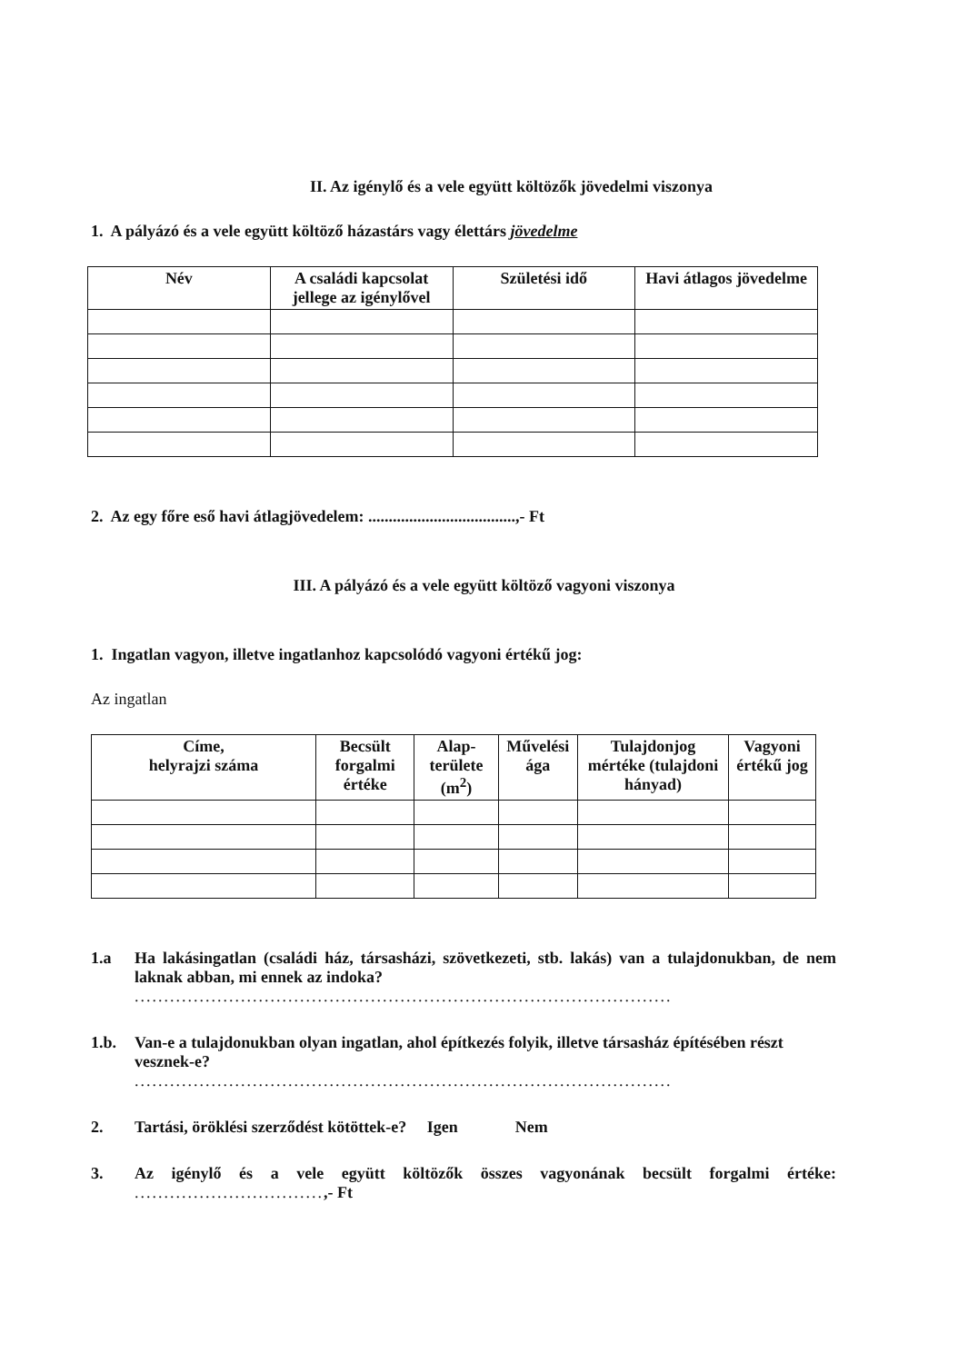II. Az igénylő és a vele együtt költözők jövedelmi viszonya
1. A pályázó és a vele együtt költöző házastárs vagy élettárs jövedelme
| Név | A családi kapcsolat jellege az igénylővel | Születési idő | Havi átlagos jövedelme |
| --- | --- | --- | --- |
2. Az egy főre eső havi átlagjövedelem: ....................................,- Ft
III. A pályázó és a vele együtt költöző vagyoni viszonya
1. Ingatlan vagyon, illetve ingatlanhoz kapcsolódó vagyoni értékű jog:
Az ingatlan
| Címe, helyrajzi száma | Becsült forgalmi értéke | Alap-területe (m<sup>2</sup>) | Művelési ága | Tulajdonjog mértéke (tulajdoni hányad) | Vagyoni értékű jog |
| --- | --- | --- | --- | --- | --- |
1.a Ha lakásingatlan (családi ház, társasházi, szövetkezeti, stb. lakás) van a tulajdonukban, de nem laknak abban, mi ennek az indoka?
...........................................................................................
1.b. Van-e a tulajdonukban olyan ingatlan, ahol építkezés folyik, illetve társasház építésében részt vesznek-e?
...........................................................................................
2. Tartási, öröklési szerződést kötöttek-e? Igen Nem
3. Az igénylő és a vele együtt költözők összes vagyonának becsült forgalmi értéke: ................................,- Ft